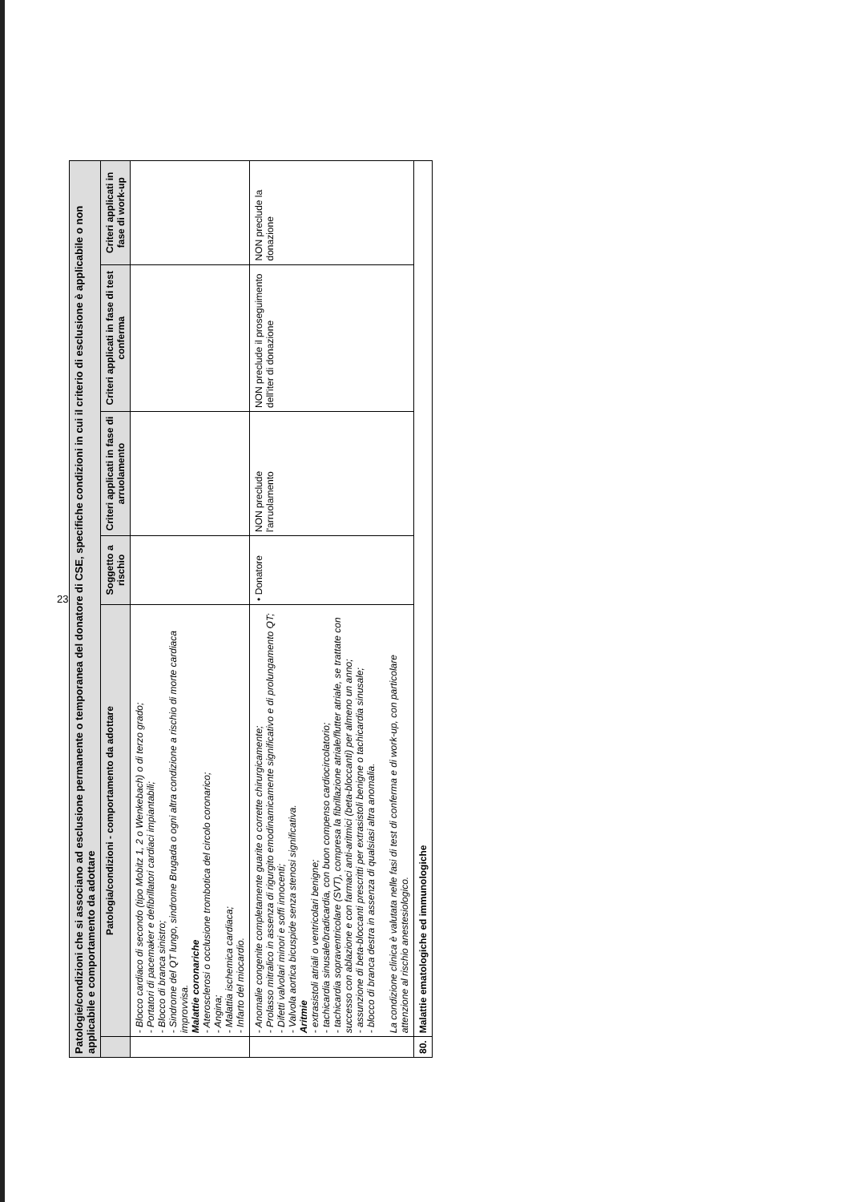| Patologie/condizioni che si associano ad esclusione permanente o temporanea del donatore di CSE, specifiche condizioni in cui il criterio di esclusione è applicabile o non applicabile e comportamento da adottare | | | | | |
| | Patologia/condizioni - comportamento da adottare | Soggetto a rischio | Criteri applicati in fase di arruolamento | Criteri applicati in fase di test conferma | Criteri applicati in fase di work-up |
| | - Blocco cardiaco di secondo (tipo Mobitz 1, 2 o Wenkebach) o di terzo grado; - Portatori di pacemaker e defibrillatori cardiaci impiantabili; - Blocco di branca sinistro; - Sindrome del QT lungo, sindrome Brugada o ogni altra condizione a rischio di morte cardiaca improvvisa. Malattie coronariche - Aterosclerosi o occlusione trombotica del circolo coronarico; - Angina; - Malattia ischemica cardiaca; - Infarto del miocardio. | | | | |
| | - Anomalie congenite completamente guarite o corrette chirurgicamente; - Prolasso mitralico in assenza di rigurgito emodinamicamente significativo e di prolungamento QT; - Difetti valvolari minori e soffi innocenti; - Valvola aortica bicuspide senza stenosi significativa. Aritmie - extrasistoli atriali o ventricolari benigne; - tachicardia sinusale/bradicardia, con buon compenso cardiocircolatorio; - tachicardia sopraventricolare (SVT), compresa la fibrillazione atriale/flutter atriale, se trattate con successo con ablazione e con farmaci anti-aritmici (beta-bloccanti) per almeno un anno; - assunzione di beta-bloccanti prescritti per extrasistoli benigne o tachicardia sinusale; - blocco di branca destra in assenza di qualsiasi altra anomalia. La condizione clinica è valutata nelle fasi di test di conferma e di work-up, con particolare attenzione al rischio anestesiologico. | • Donatore | NON preclude l'arruolamento | NON preclude il proseguimento dell'iter di donazione | NON preclude la donazione |
| 80. | Malattie ematologiche ed immunologiche | | | | |
23